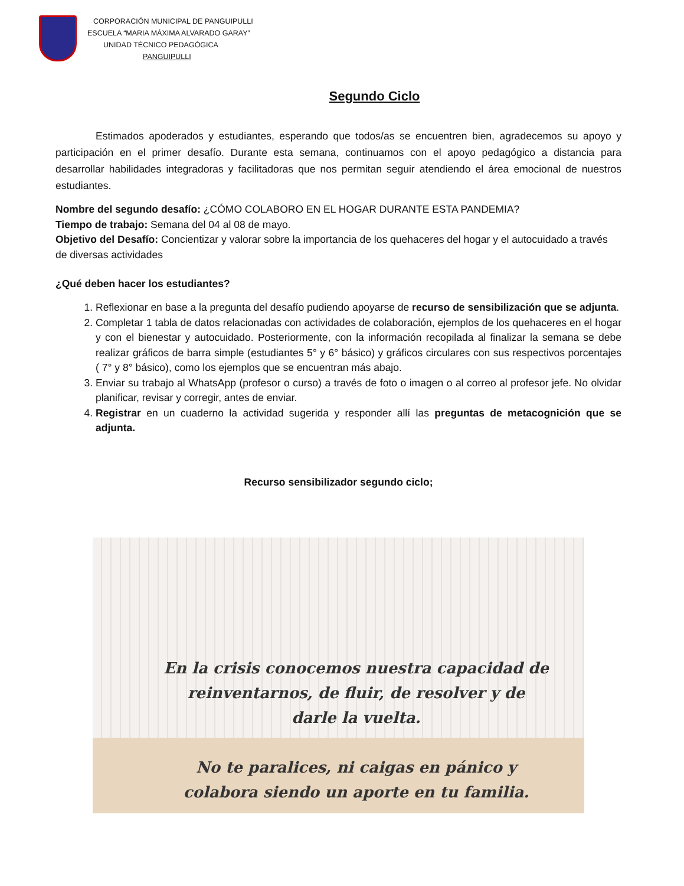CORPORACIÓN MUNICIPAL DE PANGUIPULLI
ESCUELA “MARIA MÁXIMA ALVARADO GARAY”
UNIDAD TÉCNICO PEDAGÓGICA
PANGUIPULLI
Segundo Ciclo
Estimados apoderados y estudiantes, esperando que todos/as se encuentren bien, agradecemos su apoyo y participación en el primer desafío. Durante esta semana, continuamos con el apoyo pedagógico a distancia para desarrollar habilidades integradoras y facilitadoras que nos permitan seguir atendiendo el área emocional de nuestros estudiantes.
Nombre del segundo desafío: ¿CÓMO COLABORO EN EL HOGAR DURANTE ESTA PANDEMIA?
Tiempo de trabajo: Semana del 04 al 08 de mayo.
Objetivo del Desafío: Concientizar y valorar sobre la importancia de los quehaceres del hogar y el autocuidado a través de diversas actividades
¿Qué deben hacer los estudiantes?
1. Reflexionar en base a la pregunta del desafío pudiendo apoyarse de recurso de sensibilización que se adjunta.
2. Completar 1 tabla de datos relacionadas con actividades de colaboración, ejemplos de los quehaceres en el hogar y con el bienestar y autocuidado. Posteriormente, con la información recopilada al finalizar la semana se debe realizar gráficos de barra simple (estudiantes 5° y 6° básico) y gráficos circulares con sus respectivos porcentajes ( 7° y 8° básico), como los ejemplos que se encuentran más abajo.
3. Enviar su trabajo al WhatsApp (profesor o curso) a través de foto o imagen o al correo al profesor jefe. No olvidar planificar, revisar y corregir, antes de enviar.
4. Registrar en un cuaderno la actividad sugerida y responder allí las preguntas de metacognición que se adjunta.
Recurso sensibilizador segundo ciclo;
En la crisis conocemos nuestra capacidad de reinventarnos, de fluir, de resolver y de darle la vuelta.
No te paralices, ni caigas en pánico y colabora siendo un aporte en tu familia.